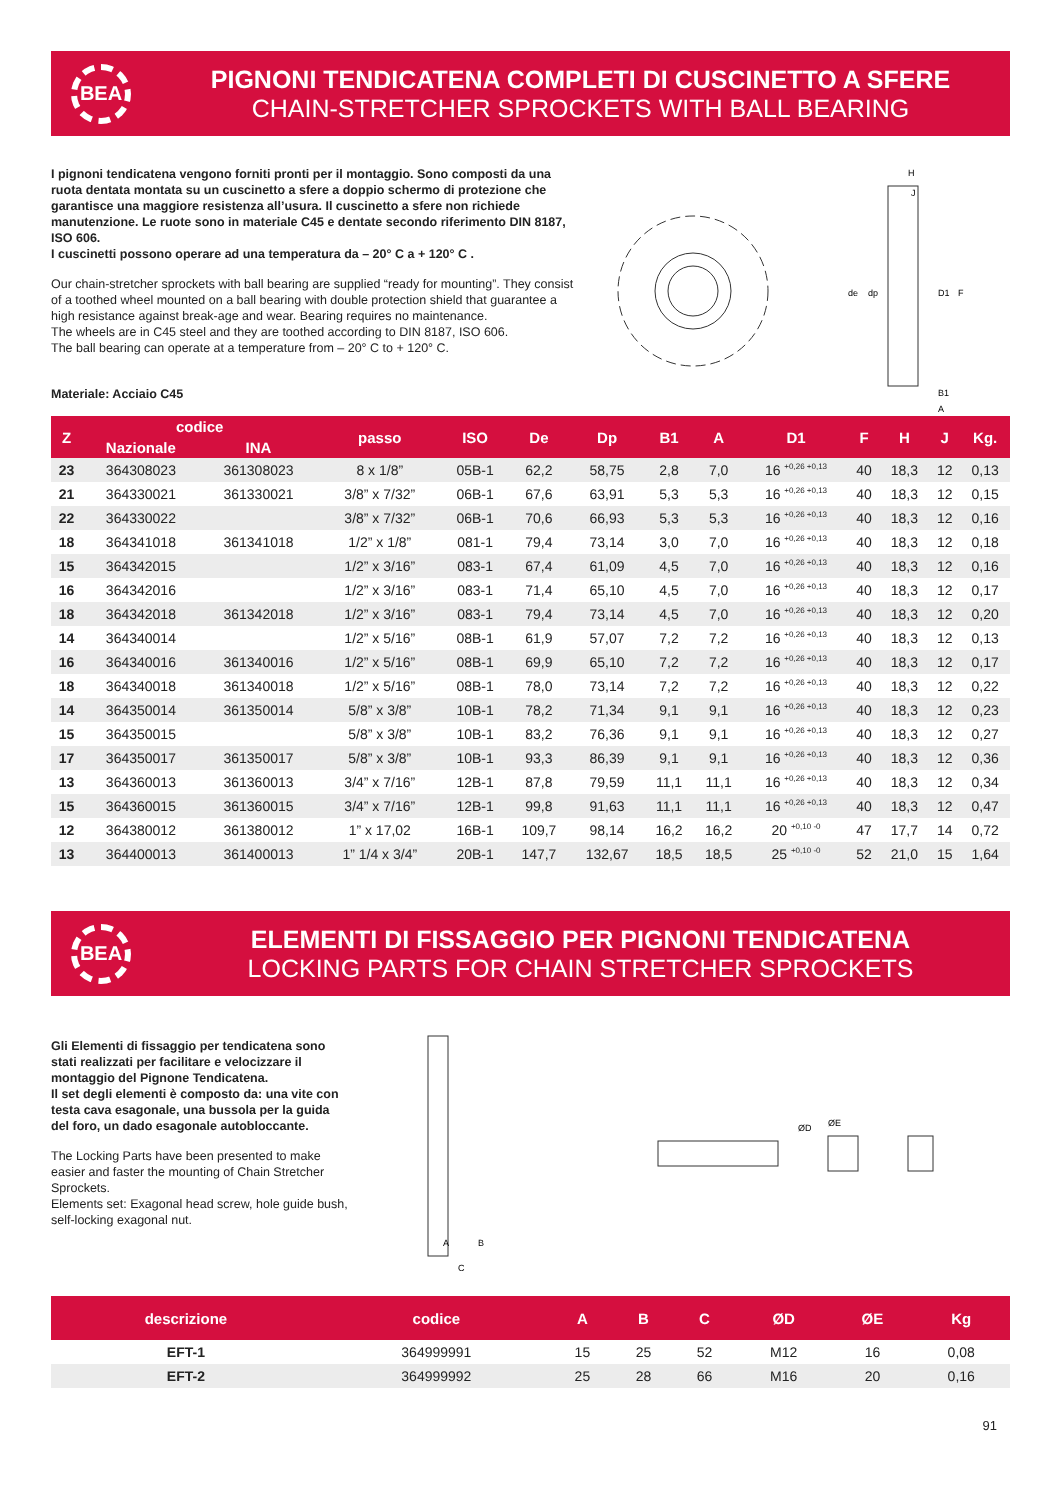BEA
PIGNONI TENDICATENA COMPLETI DI CUSCINETTO A SFERE
CHAIN-STRETCHER SPROCKETS WITH BALL BEARING
I pignoni tendicatena vengono forniti pronti per il montaggio. Sono composti da una ruota dentata montata su un cuscinetto a sfere a doppio schermo di protezione che garantisce una maggiore resistenza all’usura. Il cuscinetto a sfere non richiede manutenzione. Le ruote sono in materiale C45 e dentate secondo riferimento DIN 8187, ISO 606.
I cuscinetti possono operare ad una temperatura da – 20° C a + 120° C .
Our chain-stretcher sprockets with ball bearing are supplied “ready for mounting”. They consist of a toothed wheel mounted on a ball bearing with double protection shield that guarantee a high resistance against break-age and wear. Bearing requires no maintenance.
The wheels are in C45 steel and they are toothed according to DIN 8187, ISO 606.
The ball bearing can operate at a temperature from – 20° C to + 120° C.
Materiale: Acciaio C45
H
J
de
dp
D1
F
B1
A
| Z | codice | | passo | ISO | De | Dp | B1 | A | D1 | F | H | J | Kg. |
| --- | --- | --- | --- | --- | --- | --- | --- | --- | --- | --- | --- | --- | --- |
| | Nazionale | INA | | | | | | | | | | | |
| 23 | 364308023 | 361308023 | 8 x 1/8” | 05B-1 | 62,2 | 58,75 | 2,8 | 7,0 | 16 <sup>+0,26 +0,13</sup> | 40 | 18,3 | 12 | 0,13 |
| 21 | 364330021 | 361330021 | 3/8” x 7/32” | 06B-1 | 67,6 | 63,91 | 5,3 | 5,3 | 16 <sup>+0,26 +0,13</sup> | 40 | 18,3 | 12 | 0,15 |
| 22 | 364330022 | | 3/8” x 7/32” | 06B-1 | 70,6 | 66,93 | 5,3 | 5,3 | 16 <sup>+0,26 +0,13</sup> | 40 | 18,3 | 12 | 0,16 |
| 18 | 364341018 | 361341018 | 1/2” x 1/8” | 081-1 | 79,4 | 73,14 | 3,0 | 7,0 | 16 <sup>+0,26 +0,13</sup> | 40 | 18,3 | 12 | 0,18 |
| 15 | 364342015 | | 1/2” x 3/16” | 083-1 | 67,4 | 61,09 | 4,5 | 7,0 | 16 <sup>+0,26 +0,13</sup> | 40 | 18,3 | 12 | 0,16 |
| 16 | 364342016 | | 1/2” x 3/16” | 083-1 | 71,4 | 65,10 | 4,5 | 7,0 | 16 <sup>+0,26 +0,13</sup> | 40 | 18,3 | 12 | 0,17 |
| 18 | 364342018 | 361342018 | 1/2” x 3/16” | 083-1 | 79,4 | 73,14 | 4,5 | 7,0 | 16 <sup>+0,26 +0,13</sup> | 40 | 18,3 | 12 | 0,20 |
| 14 | 364340014 | | 1/2” x 5/16” | 08B-1 | 61,9 | 57,07 | 7,2 | 7,2 | 16 <sup>+0,26 +0,13</sup> | 40 | 18,3 | 12 | 0,13 |
| 16 | 364340016 | 361340016 | 1/2” x 5/16” | 08B-1 | 69,9 | 65,10 | 7,2 | 7,2 | 16 <sup>+0,26 +0,13</sup> | 40 | 18,3 | 12 | 0,17 |
| 18 | 364340018 | 361340018 | 1/2” x 5/16” | 08B-1 | 78,0 | 73,14 | 7,2 | 7,2 | 16 <sup>+0,26 +0,13</sup> | 40 | 18,3 | 12 | 0,22 |
| 14 | 364350014 | 361350014 | 5/8” x 3/8” | 10B-1 | 78,2 | 71,34 | 9,1 | 9,1 | 16 <sup>+0,26 +0,13</sup> | 40 | 18,3 | 12 | 0,23 |
| 15 | 364350015 | | 5/8” x 3/8” | 10B-1 | 83,2 | 76,36 | 9,1 | 9,1 | 16 <sup>+0,26 +0,13</sup> | 40 | 18,3 | 12 | 0,27 |
| 17 | 364350017 | 361350017 | 5/8” x 3/8” | 10B-1 | 93,3 | 86,39 | 9,1 | 9,1 | 16 <sup>+0,26 +0,13</sup> | 40 | 18,3 | 12 | 0,36 |
| 13 | 364360013 | 361360013 | 3/4” x 7/16” | 12B-1 | 87,8 | 79,59 | 11,1 | 11,1 | 16 <sup>+0,26 +0,13</sup> | 40 | 18,3 | 12 | 0,34 |
| 15 | 364360015 | 361360015 | 3/4” x 7/16” | 12B-1 | 99,8 | 91,63 | 11,1 | 11,1 | 16 <sup>+0,26 +0,13</sup> | 40 | 18,3 | 12 | 0,47 |
| 12 | 364380012 | 361380012 | 1” x 17,02 | 16B-1 | 109,7 | 98,14 | 16,2 | 16,2 | 20 <sup>+0,10 -0</sup> | 47 | 17,7 | 14 | 0,72 |
| 13 | 364400013 | 361400013 | 1” 1/4 x 3/4” | 20B-1 | 147,7 | 132,67 | 18,5 | 18,5 | 25 <sup>+0,10 -0</sup> | 52 | 21,0 | 15 | 1,64 |
BEA
ELEMENTI DI FISSAGGIO PER PIGNONI TENDICATENA
LOCKING PARTS FOR CHAIN STRETCHER SPROCKETS
Gli Elementi di fissaggio per tendicatena sono stati realizzati per facilitare e velocizzare il montaggio del Pignone Tendicatena.
Il set degli elementi è composto da: una vite con testa cava esagonale, una bussola per la guida del foro, un dado esagonale autobloccante.
The Locking Parts have been presented to make easier and faster the mounting of Chain Stretcher Sprockets.
Elements set: Exagonal head screw, hole guide bush, self-locking exagonal nut.
A
B
C
ØD
ØE
| descrizione | codice | A | B | C | ØD | ØE | Kg |
| --- | --- | --- | --- | --- | --- | --- | --- |
| EFT-1 | 364999991 | 15 | 25 | 52 | M12 | 16 | 0,08 |
| EFT-2 | 364999992 | 25 | 28 | 66 | M16 | 20 | 0,16 |
91